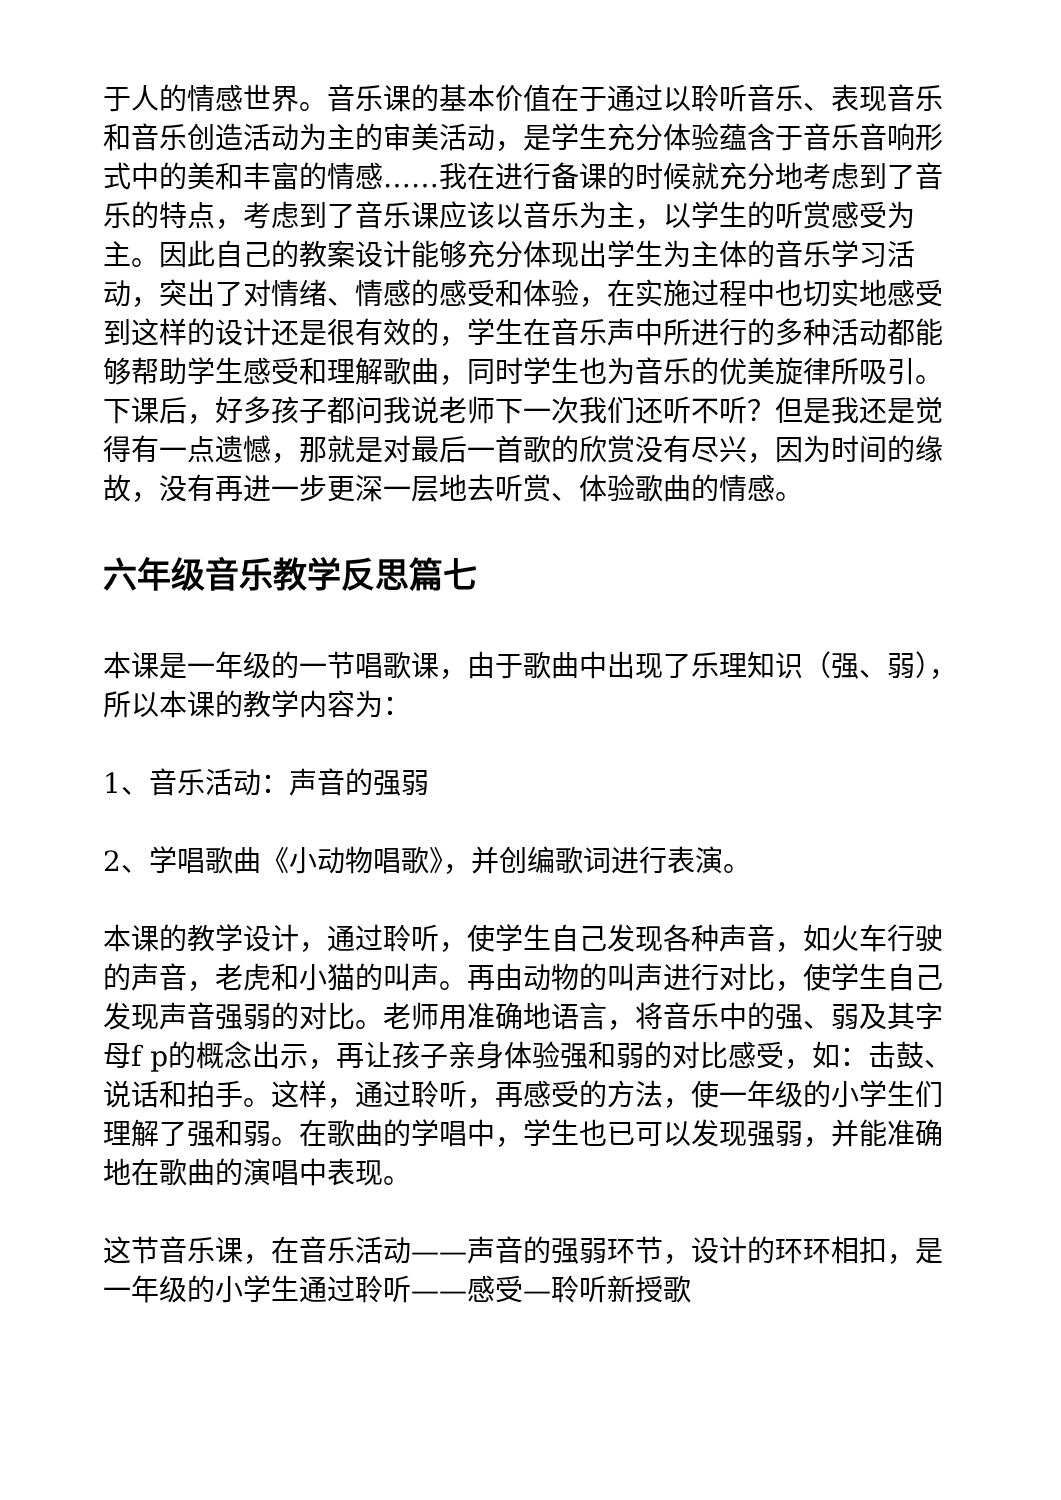于人的情感世界。音乐课的基本价值在于通过以聆听音乐、表现音乐和音乐创造活动为主的审美活动，是学生充分体验蕴含于音乐音响形式中的美和丰富的情感……我在进行备课的时候就充分地考虑到了音乐的特点，考虑到了音乐课应该以音乐为主，以学生的听赏感受为主。因此自己的教案设计能够充分体现出学生为主体的音乐学习活动，突出了对情绪、情感的感受和体验，在实施过程中也切实地感受到这样的设计还是很有效的，学生在音乐声中所进行的多种活动都能够帮助学生感受和理解歌曲，同时学生也为音乐的优美旋律所吸引。下课后，好多孩子都问我说老师下一次我们还听不听？但是我还是觉得有一点遗憾，那就是对最后一首歌的欣赏没有尽兴，因为时间的缘故，没有再进一步更深一层地去听赏、体验歌曲的情感。
六年级音乐教学反思篇七
本课是一年级的一节唱歌课，由于歌曲中出现了乐理知识（强、弱），所以本课的教学内容为：
1、音乐活动：声音的强弱
2、学唱歌曲《小动物唱歌》，并创编歌词进行表演。
本课的教学设计，通过聆听，使学生自己发现各种声音，如火车行驶的声音，老虎和小猫的叫声。再由动物的叫声进行对比，使学生自己发现声音强弱的对比。老师用准确地语言，将音乐中的强、弱及其字母f p的概念出示，再让孩子亲身体验强和弱的对比感受，如：击鼓、说话和拍手。这样，通过聆听，再感受的方法，使一年级的小学生们理解了强和弱。在歌曲的学唱中，学生也已可以发现强弱，并能准确地在歌曲的演唱中表现。
这节音乐课，在音乐活动——声音的强弱环节，设计的环环相扣，是一年级的小学生通过聆听——感受—聆听新授歌